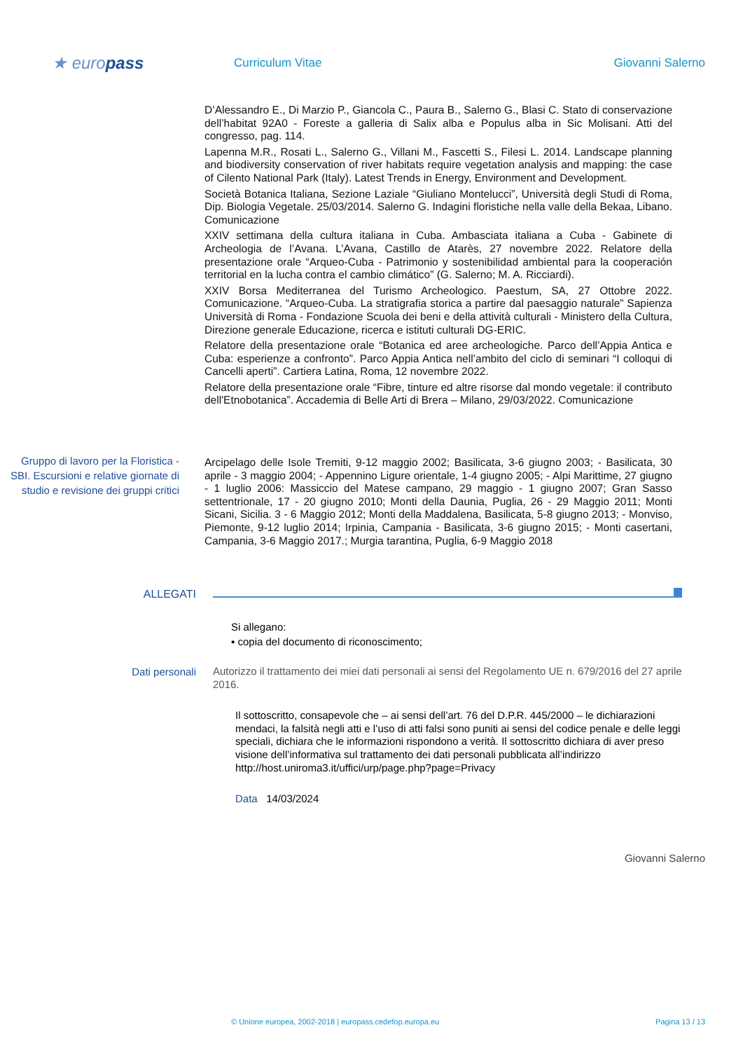★ europass
Curriculum Vitae Giovanni Salerno
D’Alessandro E., Di Marzio P., Giancola C., Paura B., Salerno G., Blasi C. Stato di conservazione dell’habitat 92A0 - Foreste a galleria di Salix alba e Populus alba in Sic Molisani. Atti del congresso, pag. 114.
Lapenna M.R., Rosati L., Salerno G., Villani M., Fascetti S., Filesi L. 2014. Landscape planning and biodiversity conservation of river habitats require vegetation analysis and mapping: the case of Cilento National Park (Italy). Latest Trends in Energy, Environment and Development.
Società Botanica Italiana, Sezione Laziale “Giuliano Montelucci”, Università degli Studi di Roma, Dip. Biologia Vegetale. 25/03/2014. Salerno G. Indagini floristiche nella valle della Bekaa, Libano. Comunicazione
XXIV settimana della cultura italiana in Cuba. Ambasciata italiana a Cuba - Gabinete di Archeologia de l’Avana. L’Avana, Castillo de Atarès, 27 novembre 2022. Relatore della presentazione orale “Arqueo-Cuba - Patrimonio y sostenibilidad ambiental para la cooperación territorial en la lucha contra el cambio climático” (G. Salerno; M. A. Ricciardi).
XXIV Borsa Mediterranea del Turismo Archeologico. Paestum, SA, 27 Ottobre 2022. Comunicazione. “Arqueo-Cuba. La stratigrafia storica a partire dal paesaggio naturale” Sapienza Università di Roma - Fondazione Scuola dei beni e della attività culturali - Ministero della Cultura, Direzione generale Educazione, ricerca e istituti culturali DG-ERIC.
Relatore della presentazione orale “Botanica ed aree archeologiche. Parco dell’Appia Antica e Cuba: esperienze a confronto”. Parco Appia Antica nell’ambito del ciclo di seminari “I colloqui di Cancelli aperti”. Cartiera Latina, Roma, 12 novembre 2022.
Relatore della presentazione orale “Fibre, tinture ed altre risorse dal mondo vegetale: il contributo dell'Etnobotanica”. Accademia di Belle Arti di Brera – Milano, 29/03/2022. Comunicazione
Gruppo di lavoro per la Floristica - SBI. Escursioni e relative giornate di studio e revisione dei gruppi critici
Arcipelago delle Isole Tremiti, 9-12 maggio 2002; Basilicata, 3-6 giugno 2003; - Basilicata, 30 aprile - 3 maggio 2004; - Appennino Ligure orientale, 1-4 giugno 2005; - Alpi Marittime, 27 giugno - 1 luglio 2006: Massiccio del Matese campano, 29 maggio - 1 giugno 2007; Gran Sasso settentrionale, 17 - 20 giugno 2010; Monti della Daunia, Puglia, 26 - 29 Maggio 2011; Monti Sicani, Sicilia. 3 - 6 Maggio 2012; Monti della Maddalena, Basilicata, 5-8 giugno 2013; - Monviso, Piemonte, 9-12 luglio 2014; Irpinia, Campania - Basilicata, 3-6 giugno 2015; - Monti casertani, Campania, 3-6 Maggio 2017.; Murgia tarantina, Puglia, 6-9 Maggio 2018
ALLEGATI
Si allegano:
▪ copia del documento di riconoscimento;
Dati personali
Autorizzo il trattamento dei miei dati personali ai sensi del Regolamento UE n. 679/2016 del 27 aprile 2016.
Il sottoscritto, consapevole che – ai sensi dell’art. 76 del D.P.R. 445/2000 – le dichiarazioni mendaci, la falsità negli atti e l’uso di atti falsi sono puniti ai sensi del codice penale e delle leggi speciali, dichiara che le informazioni rispondono a verità. Il sottoscritto dichiara di aver preso visione dell’informativa sul trattamento dei dati personali pubblicata all’indirizzo http://host.uniroma3.it/uffici/urp/page.php?page=Privacy
Data 14/03/2024
Giovanni Salerno
© Unione europea, 2002-2018 | europass.cedefop.europa.eu Pagina 13 / 13